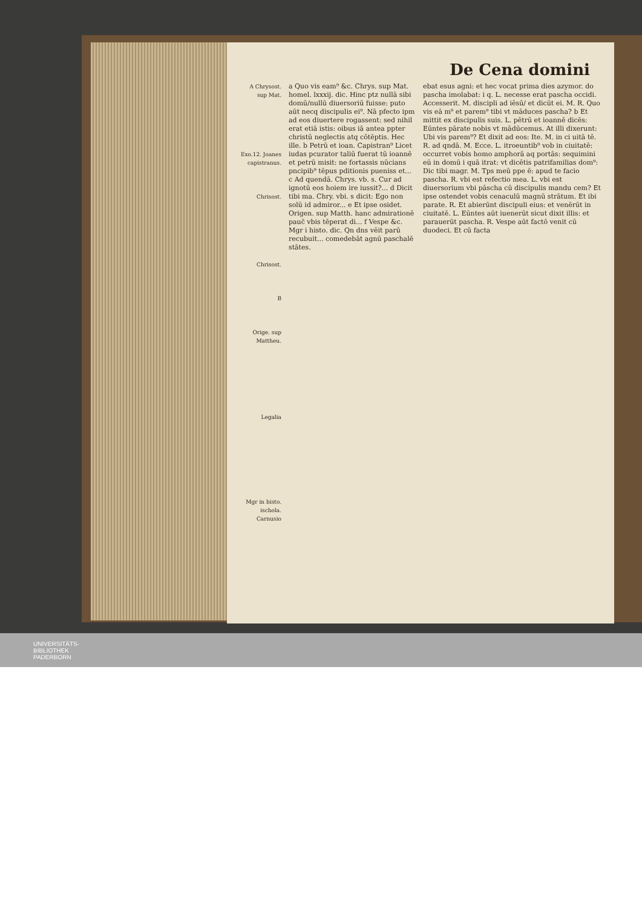De Cena domini
A Chrysost. sup Mat.
Exo.12. Joanes capistranus.
Chrisost.
Chrisost.
B
Orige. sup Mattheu.
Legalia
Mgr in bisto. ischola.
Carnusio
a Quo vis eam⁹ &c. Chrys. sup Mat. homel. lxxxij. dic. Hinc ptz nullā sibi domū/nullū diuersoriū fuisse: puto aūt necq discipulis ei⁹. Nā pfecto ipm ad eos diuertere rogassent: sed nihil erat etiā istis: oibus iā antea ppter christū neglectis atq cōtēptis. Hec ille. b Petrū et ioan. Capistran⁹ Licet iudas pcurator taliū fuerat tū ioannē et petrū misit: ne fortassis nūcians pncipib⁹ tēpus pditionis pueniss et... c Ad quendā. Chrys. vb. s. Cur ad ignotū eos hoiem ire iussit?... d Dicit tibi ma. Chry. vbi. s dicit: Ego non solū id admiror... e Et ipse osidet. Origen. sup Matth. hanc admirationē pauc̄ vbis tēperat di... f Vespe &c. Mgr i histo. dic. Qn dns vēit parū recubuit... comedebāt agnū paschalē stātes.
ebat esus agni: et hec vocat prima dies azymor. do pascha imolabat: i q. L. necesse erat pascha occidi. Accesserit. M. discipli ad iēsū/ et dicūt ei. M. R. Quo vis eā m⁹ et parem⁹ tibi vt māduces pascha? b Et mittit ex discipulis suis. L. pētrū et ioannē dicēs: Eūntes pārate nobis vt mādūcemus. At illi dixerunt: Ubi vis parem⁹? Et dixit ad eos: Ite. M. in ci uitā tē. R. ad qndā. M. Ecce. L. itroeuntib⁹ vob in ciuitatē: occurret vobis homo amphorā aq portās: sequimini eū in domū i quā itrat: vt dicētis patrifamilias dom⁹: Dic tibi magr. M. Tps meū ppe ē: apud te facio pascha. R. vbi est refectio mea. L. vbi est diuersorium vbi pāscha cū discipulis mandu cem? Et ipse ostendet vobis cenaculū magnū strātum. Et ibi parate. R. Et abierūnt discipuli eius: et venērūt in ciuitatē. L. Eūntes aūt iuenerūt sicut dixit illis: et parauerūt pascha. R. Vespe aūt factō venit cū duodeci. Et cū facta
UNIVERSITÄTS-
BIBLIOTHEK
PADERBORN